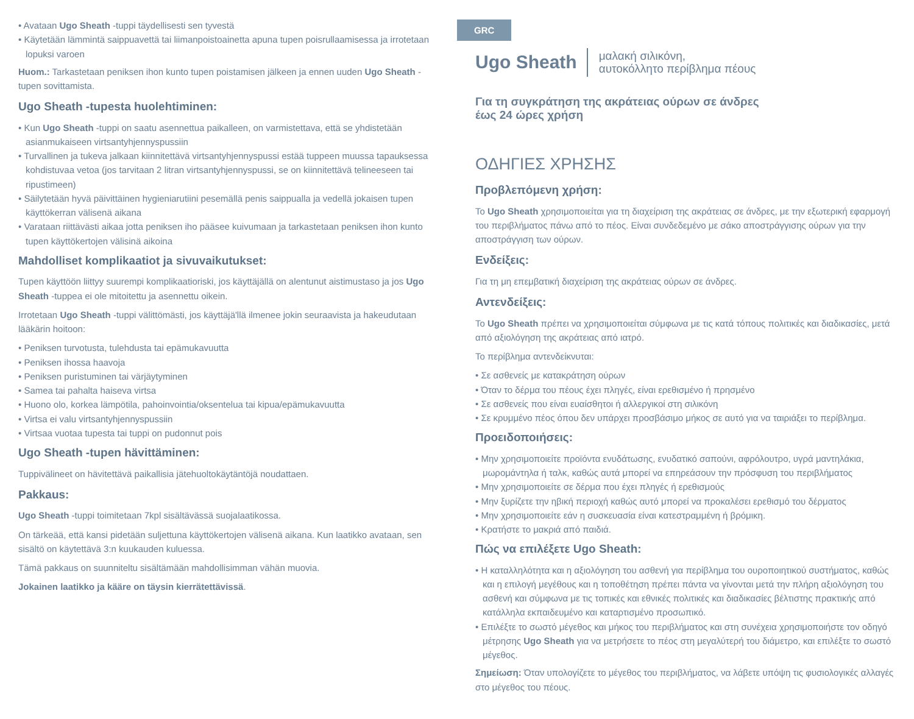• Avataan Ugo Sheath -tuppi täydellisesti sen tyvestä
• Käytetään lämmintä saippuavettä tai liimanpoistoainetta apuna tupen poisrullaamisessa ja irrotetaan lopuksi varoen
Huom.: Tarkastetaan peniksen ihon kunto tupen poistamisen jälkeen ja ennen uuden Ugo Sheath -tupen sovittamista.
Ugo Sheath -tupesta huolehtiminen:
• Kun Ugo Sheath -tuppi on saatu asennettua paikalleen, on varmistettava, että se yhdistetään asianmukaiseen virtsantyhjennyspussiin
• Turvallinen ja tukeva jalkaan kiinnitettävä virtsantyhjennyspussi estää tuppeen muussa tapauksessa kohdistuvaa vetoa (jos tarvitaan 2 litran virtsantyhjennyspussi, se on kiinnitettävä telineeseen tai ripustimeen)
• Säilytetään hyvä päivittäinen hygieniarutiini pesemällä penis saippualla ja vedellä jokaisen tupen käyttökerran välisenä aikana
• Varataan riittävästi aikaa jotta peniksen iho pääsee kuivumaan ja tarkastetaan peniksen ihon kunto tupen käyttökertojen välisinä aikoina
Mahdolliset komplikaatiot ja sivuvaikutukset:
Tupen käyttöön liittyy suurempi komplikaatioriski, jos käyttäjällä on alentunut aistimustaso ja jos Ugo Sheath -tuppea ei ole mitoitettu ja asennettu oikein.
Irrotetaan Ugo Sheath -tuppi välittömästi, jos käyttäjä'llä ilmenee jokin seuraavista ja hakeudutaan lääkärin hoitoon:
• Peniksen turvotusta, tulehdusta tai epämukavuutta
• Peniksen ihossa haavoja
• Peniksen puristuminen tai värjäytyminen
• Samea tai pahalta haiseva virtsa
• Huono olo, korkea lämpötila, pahoinvointia/oksentelua tai kipua/epämukavuutta
• Virtsa ei valu virtsantyhjennyspussiin
• Virtsaa vuotaa tupesta tai tuppi on pudonnut pois
Ugo Sheath -tupen hävittäminen:
Tuppivälineet on hävitettävä paikallisia jätehuoltokäytäntöjä noudattaen.
Pakkaus:
Ugo Sheath -tuppi toimitetaan 7kpl sisältävässä suojalaatikossa.
On tärkeää, että kansi pidetään suljettuna käyttökertojen välisenä aikana. Kun laatikko avataan, sen sisältö on käytettävä 3:n kuukauden kuluessa.
Tämä pakkaus on suunniteltu sisältämään mahdollisimman vähän muovia.
Jokainen laatikko ja kääre on täysin kierrätettävissä.
GRC
Ugo Sheath μαλακή σιλικόνη,
αυτοκόλλητο περίβλημα πέους
Για τη συγκράτηση της ακράτειας ούρων σε άνδρες
έως 24 ώρες χρήση
ΟΔΗΓΙΕΣ ΧΡΗΣΗΣ
Προβλεπόμενη χρήση:
Το Ugo Sheath χρησιμοποιείται για τη διαχείριση της ακράτειας σε άνδρες, με την εξωτερική εφαρμογή του περιβλήματος πάνω από το πέος. Είναι συνδεδεμένο με σάκο αποστράγγισης ούρων για την αποστράγγιση των ούρων.
Ενδείξεις:
Για τη μη επεμβατική διαχείριση της ακράτειας ούρων σε άνδρες.
Αντενδείξεις:
Το Ugo Sheath πρέπει να χρησιμοποιείται σύμφωνα με τις κατά τόπους πολιτικές και διαδικασίες, μετά από αξιολόγηση της ακράτειας από ιατρό.
Το περίβλημα αντενδείκνυται:
• Σε ασθενείς με κατακράτηση ούρων
• Όταν το δέρμα του πέους έχει πληγές, είναι ερεθισμένο ή πρησμένο
• Σε ασθενείς που είναι ευαίσθητοι ή αλλεργικοί στη σιλικόνη
• Σε κρυμμένο πέος όπου δεν υπάρχει προσβάσιμο μήκος σε αυτό για να ταιριάξει το περίβλημα.
Προειδοποιήσεις:
• Μην χρησιμοποιείτε προϊόντα ενυδάτωσης, ενυδατικό σαπούνι, αφρόλουτρο, υγρά μαντηλάκια, μωρομάντηλα ή ταλκ, καθώς αυτά μπορεί να επηρεάσουν την πρόσφυση του περιβλήματος
• Μην χρησιμοποιείτε σε δέρμα που έχει πληγές ή ερεθισμούς
• Μην ξυρίζετε την ηβική περιοχή καθώς αυτό μπορεί να προκαλέσει ερεθισμό του δέρματος
• Μην χρησιμοποιείτε εάν η συσκευασία είναι κατεστραμμένη ή βρόμικη.
• Κρατήστε το μακριά από παιδιά.
Πώς να επιλέξετε Ugo Sheath:
• Η καταλληλότητα και η αξιολόγηση του ασθενή για περίβλημα του ουροποιητικού συστήματος, καθώς και η επιλογή μεγέθους και η τοποθέτηση πρέπει πάντα να γίνονται μετά την πλήρη αξιολόγηση του ασθενή και σύμφωνα με τις τοπικές και εθνικές πολιτικές και διαδικασίες βέλτιστης πρακτικής από κατάλληλα εκπαιδευμένο και καταρτισμένο προσωπικό.
• Επιλέξτε το σωστό μέγεθος και μήκος του περιβλήματος και στη συνέχεια χρησιμοποιήστε τον οδηγό μέτρησης Ugo Sheath για να μετρήσετε το πέος στη μεγαλύτερή του διάμετρο, και επιλέξτε το σωστό μέγεθος.
Σημείωση: Όταν υπολογίζετε το μέγεθος του περιβλήματος, να λάβετε υπόψη τις φυσιολογικές αλλαγές στο μέγεθος του πέους.